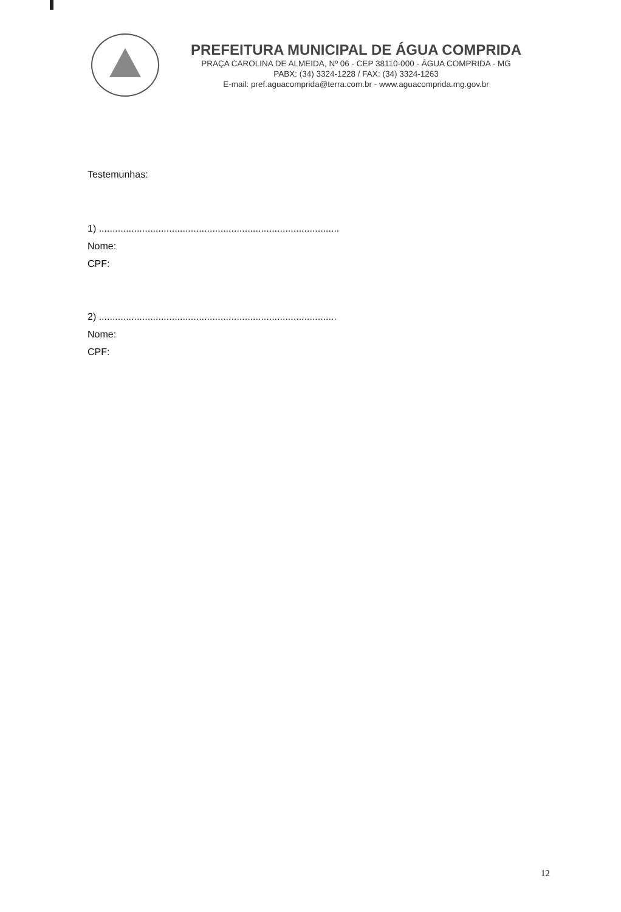PREFEITURA MUNICIPAL DE ÁGUA COMPRIDA
PRAÇA CAROLINA DE ALMEIDA, Nº 06 - CEP 38110-000 - ÁGUA COMPRIDA - MG
PABX: (34) 3324-1228 / FAX: (34) 3324-1263
E-mail: pref.aguacomprida@terra.com.br - www.aguacomprida.mg.gov.br
Testemunhas:
1) .........................................................................................
Nome:
CPF:
2) ........................................................................................
Nome:
CPF:
12